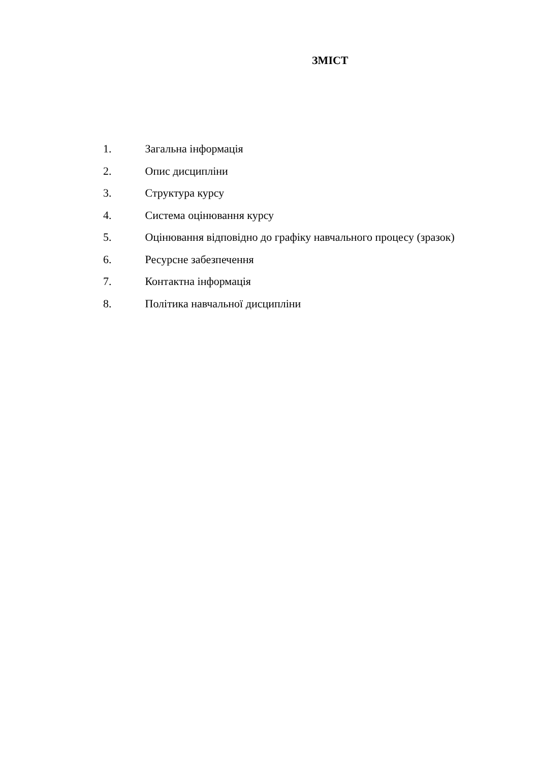ЗМІСТ
1. Загальна інформація
2. Опис дисципліни
3. Структура курсу
4. Система оцінювання курсу
5. Оцінювання відповідно до графіку навчального процесу (зразок)
6. Ресурсне забезпечення
7. Контактна інформація
8. Політика навчальної дисципліни